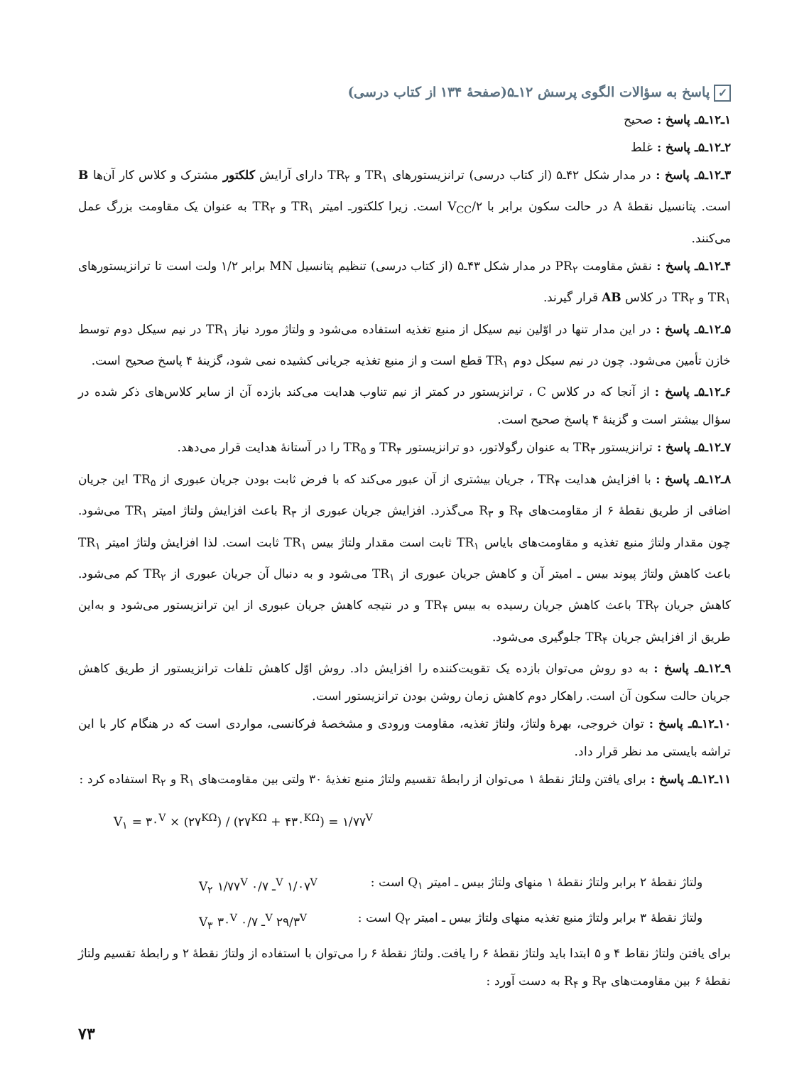✓ پاسخ به سؤالات الگوی پرسش ۱۲ـ۵(صفحهٔ ۱۳۴ از کتاب درسی)
۱ـ۱۲ـ۵ـ پاسخ : صحیح
۲ـ۱۲ـ۵ـ پاسخ : غلط
۳ـ۱۲ـ۵ـ پاسخ : در مدار شکل ۴۲ـ۵ (از کتاب درسی) ترانزیستورهای TR<sub>۱</sub> و TR<sub>۲</sub> دارای آرایش کلکتور مشترک و کلاس کار آن‌ها B است. پتانسیل نقطهٔ A در حالت سکون برابر با V<sub>CC</sub>/۲ است. زیرا کلکتورـ امیتر TR<sub>۱</sub> و TR<sub>۲</sub> به عنوان یک مقاومت بزرگ عمل می‌کنند.
۴ـ۱۲ـ۵ـ پاسخ : نقش مقاومت PR<sub>۲</sub> در مدار شکل ۴۳ـ۵ (از کتاب درسی) تنظیم پتانسیل MN برابر ۱/۲ ولت است تا ترانزیستورهای TR<sub>۱</sub> و TR<sub>۲</sub> در کلاس AB قرار گیرند.
۵ـ۱۲ـ۵ـ پاسخ : در این مدار تنها در اوّلین نیم سیکل از منبع تغذیه استفاده می‌شود و ولتاژ مورد نیاز TR<sub>۱</sub> در نیم سیکل دوم توسط خازن تأمین می‌شود. چون در نیم سیکل دوم TR<sub>۱</sub> قطع است و از منبع تغذیه جریانی کشیده نمی شود، گزینهٔ ۴ پاسخ صحیح است.
۶ـ۱۲ـ۵ـ پاسخ : از آنجا که در کلاس C ، ترانزیستور در کمتر از نیم تناوب هدایت می‌کند بازده آن از سایر کلاس‌های ذکر شده در سؤال بیشتر است و گزینهٔ ۴ پاسخ صحیح است.
۷ـ۱۲ـ۵ـ پاسخ : ترانزیستور TR<sub>۳</sub> به عنوان رگولاتور، دو ترانزیستور TR<sub>۴</sub> و TR<sub>۵</sub> را در آستانهٔ هدایت قرار می‌دهد.
۸ـ۱۲ـ۵ـ پاسخ : با افزایش هدایت TR<sub>۴</sub> ، جریان بیشتری از آن عبور می‌کند که با فرض ثابت بودن جریان عبوری از TR<sub>۵</sub> این جریان اضافی از طریق نقطهٔ ۶ از مقاومت‌های R<sub>۴</sub> و R<sub>۳</sub> می‌گذرد. افزایش جریان عبوری از R<sub>۳</sub> باعث افزایش ولتاژ امیتر TR<sub>۱</sub> می‌شود. چون مقدار ولتاژ منبع تغذیه و مقاومت‌های بایاس TR<sub>۱</sub> ثابت است مقدار ولتاژ بیس TR<sub>۱</sub> ثابت است. لذا افزایش ولتاژ امیتر TR<sub>۱</sub> باعث کاهش ولتاژ پیوند بیس ـ امیتر آن و کاهش جریان عبوری از TR<sub>۱</sub> می‌شود و به دنبال آن جریان عبوری از TR<sub>۲</sub> کم می‌شود. کاهش جریان TR<sub>۲</sub> باعث کاهش جریان رسیده به بیس TR<sub>۴</sub> و در نتیجه کاهش جریان عبوری از این ترانزیستور می‌شود و به‌این طریق از افزایش جریان TR<sub>۴</sub> جلوگیری می‌شود.
۹ـ۱۲ـ۵ـ پاسخ : به دو روش می‌توان بازده یک تقویت‌کننده را افزایش داد. روش اوّل کاهش تلفات ترانزیستور از طریق کاهش جریان حالت سکون آن است. راهکار دوم کاهش زمان روشن بودن ترانزیستور است.
۱۰ـ۱۲ـ۵ـ پاسخ : توان خروجی، بهرهٔ ولتاژ، ولتاژ تغذیه، مقاومت ورودی و مشخصهٔ فرکانسی، مواردی است که در هنگام کار با این تراشه بایستی مد نظر قرار داد.
۱۱ـ۱۲ـ۵ـ پاسخ : برای یافتن ولتاژ نقطهٔ ۱ می‌توان از رابطهٔ تقسیم ولتاژ منبع تغذیهٔ ۳۰ ولتی بین مقاومت‌های R<sub>۱</sub> و R<sub>۲</sub> استفاده کرد :
V<sub>۱</sub> = ۳۰<sup>V</sup> × (۲۷<sup>KΩ</sup>) / (۲۷<sup>KΩ</sup> + ۴۳۰<sup>KΩ</sup>) = ۱/۷۷<sup>V</sup>
ولتاژ نقطهٔ ۲ برابر ولتاژ نقطهٔ ۱ منهای ولتاژ بیس ـ امیتر Q<sub>۱</sub> است : V<sub>۲</sub> ۱/۷۷<sup>V</sup> ـ ۰/۷<sup>V</sup> ۱/۰۷<sup>V</sup>
ولتاژ نقطهٔ ۳ برابر ولتاژ منبع تغذیه منهای ولتاژ بیس ـ امیتر Q<sub>۲</sub> است : V<sub>۳</sub> ۳۰<sup>V</sup> ـ ۰/۷<sup>V</sup> ۲۹/۳<sup>V</sup>
برای یافتن ولتاژ نقاط ۴ و ۵ ابتدا باید ولتاژ نقطهٔ ۶ را یافت. ولتاژ نقطهٔ ۶ را می‌توان با استفاده از ولتاژ نقطهٔ ۲ و رابطهٔ تقسیم ولتاژ نقطهٔ ۶ بین مقاومت‌های R<sub>۳</sub> و R<sub>۴</sub> به دست آورد :
۷۳